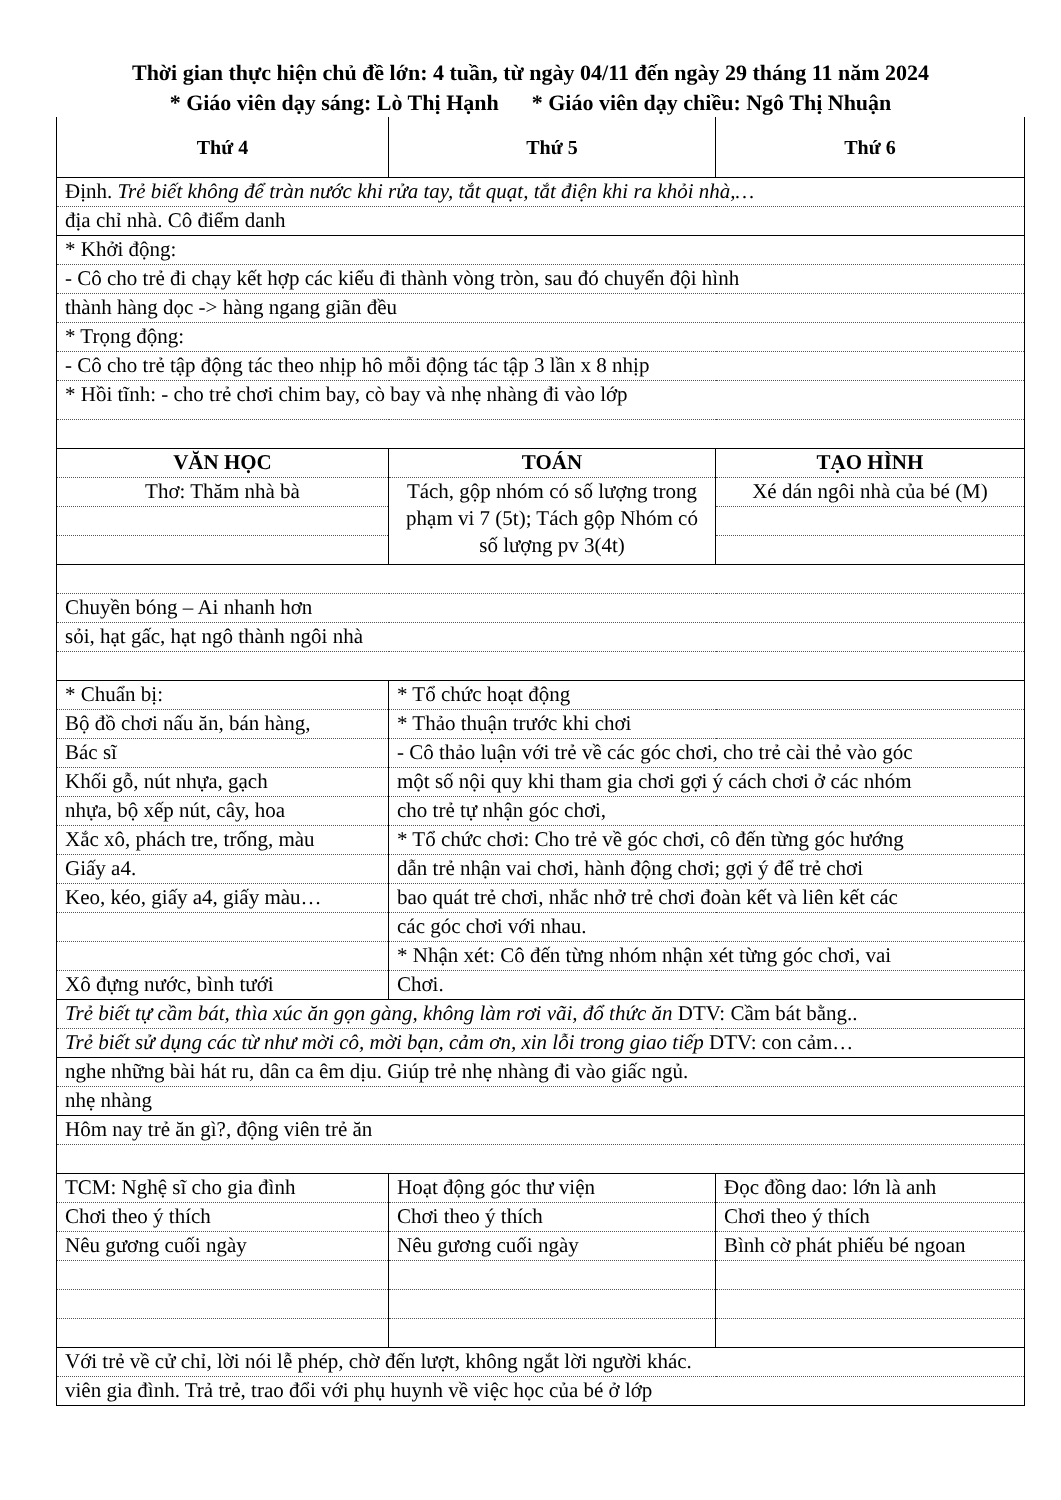Thời gian thực hiện chủ đề lớn: 4 tuần, từ ngày 04/11 đến ngày 29 tháng 11 năm 2024
* Giáo viên dạy sáng: Lò Thị Hạnh * Giáo viên dạy chiều: Ngô Thị Nhuận
| Thứ 4 | Thứ 5 | Thứ 6 |
| --- | --- | --- |
| Định. Trẻ biết không để tràn nước khi rửa tay, tắt quạt, tắt điện khi ra khỏi nhà,… | | |
| địa chỉ nhà. Cô điểm danh | | |
| * Khởi động: | | |
| - Cô cho trẻ đi chạy kết hợp các kiểu đi thành vòng tròn, sau đó chuyển đội hình | | |
| thành hàng dọc -> hàng ngang giãn đều | | |
| * Trọng động: | | |
| - Cô cho trẻ tập động tác theo nhịp hô mỗi động tác tập 3 lần x 8 nhịp | | |
| * Hồi tĩnh: - cho trẻ chơi chim bay, cò bay và nhẹ nhàng đi vào lớp | | |
| VĂN HỌC | TOÁN | TẠO HÌNH |
| Thơ: Thăm nhà bà | Tách, gộp nhóm có số lượng trong phạm vi 7 (5t); Tách gộp Nhóm có số lượng pv 3(4t) | Xé dán ngôi nhà của bé (M) |
| Chuyền bóng – Ai nhanh hơn | | |
| sỏi, hạt gấc, hạt ngô thành ngôi nhà | | |
| * Chuẩn bị: | * Tổ chức hoạt động | |
| Bộ đồ chơi nấu ăn, bán hàng, | * Thảo thuận trước khi chơi | |
| Bác sĩ | - Cô thảo luận với trẻ về các góc chơi, cho trẻ cài thẻ vào góc | |
| Khối gỗ, nút nhựa, gạch | một số nội quy khi tham gia chơi gợi ý cách chơi ở các nhóm | |
| nhựa, bộ xếp nút, cây, hoa | cho trẻ tự nhận góc chơi, | |
| Xắc xô, phách tre, trống, màu | * Tổ chức chơi: Cho trẻ về góc chơi, cô đến từng góc hướng | |
| Giấy a4. | dẫn trẻ nhận vai chơi, hành động chơi; gợi ý để trẻ chơi | |
| Keo, kéo, giấy a4, giấy màu… | bao quát trẻ chơi, nhắc nhở trẻ chơi đoàn kết và liên kết các | |
| | các góc chơi với nhau. | |
| | * Nhận xét: Cô đến từng nhóm nhận xét từng góc chơi, vai | |
| Xô đựng nước, bình tưới | Chơi. | |
| Trẻ biết tự cầm bát, thìa xúc ăn gọn gàng, không làm rơi vãi, đổ thức ăn DTV: Cầm bát bằng.. | | |
| Trẻ biết sử dụng các từ như mời cô, mời bạn, cảm ơn, xin lỗi trong giao tiếp DTV: con cảm… | | |
| nghe những bài hát ru, dân ca êm dịu. Giúp trẻ nhẹ nhàng đi vào giấc ngủ. | | |
| nhẹ nhàng | | |
| Hôm nay trẻ ăn gì?, động viên trẻ ăn | | |
| TCM: Nghệ sĩ cho gia đình | Hoạt động góc thư viện | Đọc đồng dao: lớn là anh |
| Chơi theo ý thích | Chơi theo ý thích | Chơi theo ý thích |
| Nêu gương cuối ngày | Nêu gương cuối ngày | Bình cờ phát phiếu bé ngoan |
| Với trẻ về cử chỉ, lời nói lễ phép, chờ đến lượt, không ngắt lời người khác. | | |
| viên gia đình. Trả trẻ, trao đổi với phụ huynh về việc học của bé ở lớp | | |